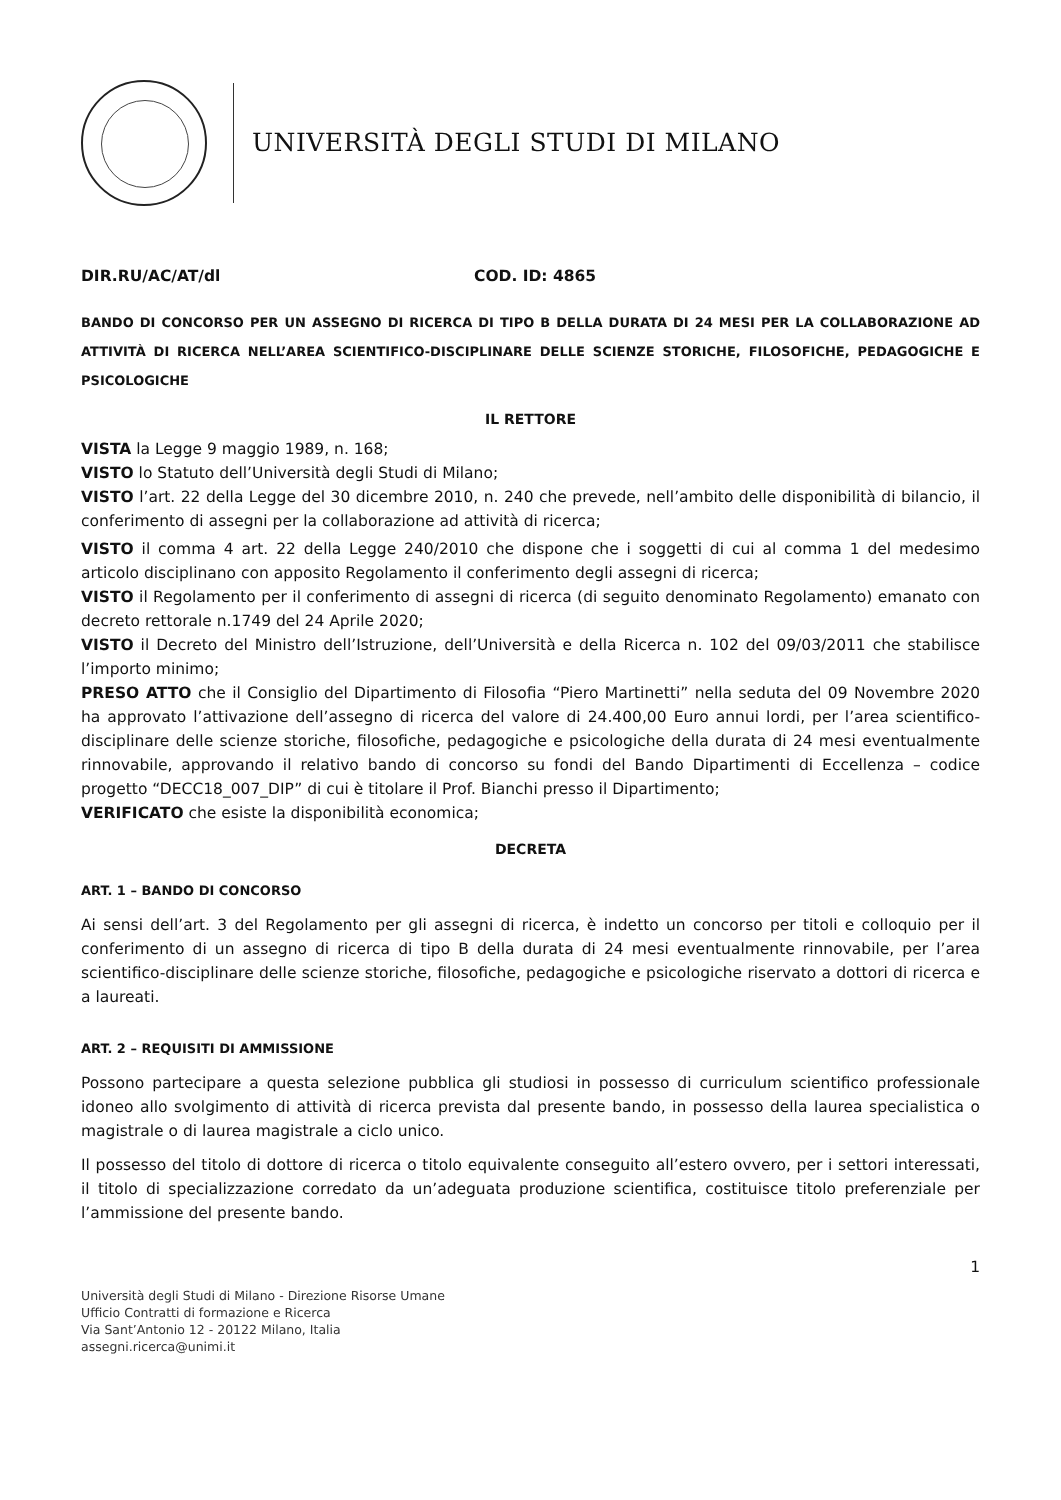UNIVERSITÀ DEGLI STUDI DI MILANO
DIR.RU/AC/AT/dl COD. ID: 4865
BANDO DI CONCORSO PER UN ASSEGNO DI RICERCA DI TIPO B DELLA DURATA DI 24 MESI PER LA COLLABORAZIONE AD ATTIVITÀ DI RICERCA NELL’AREA SCIENTIFICO-DISCIPLINARE DELLE SCIENZE STORICHE, FILOSOFICHE, PEDAGOGICHE E PSICOLOGICHE
IL RETTORE
VISTA la Legge 9 maggio 1989, n. 168;
VISTO lo Statuto dell’Università degli Studi di Milano;
VISTO l’art. 22 della Legge del 30 dicembre 2010, n. 240 che prevede, nell’ambito delle disponibilità di bilancio, il conferimento di assegni per la collaborazione ad attività di ricerca;
VISTO il comma 4 art. 22 della Legge 240/2010 che dispone che i soggetti di cui al comma 1 del medesimo articolo disciplinano con apposito Regolamento il conferimento degli assegni di ricerca;
VISTO il Regolamento per il conferimento di assegni di ricerca (di seguito denominato Regolamento) emanato con decreto rettorale n.1749 del 24 Aprile 2020;
VISTO il Decreto del Ministro dell’Istruzione, dell’Università e della Ricerca n. 102 del 09/03/2011 che stabilisce l’importo minimo;
PRESO ATTO che il Consiglio del Dipartimento di Filosofia “Piero Martinetti” nella seduta del 09 Novembre 2020 ha approvato l’attivazione dell’assegno di ricerca del valore di 24.400,00 Euro annui lordi, per l’area scientifico-disciplinare delle scienze storiche, filosofiche, pedagogiche e psicologiche della durata di 24 mesi eventualmente rinnovabile, approvando il relativo bando di concorso su fondi del Bando Dipartimenti di Eccellenza – codice progetto “DECC18_007_DIP” di cui è titolare il Prof. Bianchi presso il Dipartimento;
VERIFICATO che esiste la disponibilità economica;
DECRETA
ART. 1 – BANDO DI CONCORSO
Ai sensi dell’art. 3 del Regolamento per gli assegni di ricerca, è indetto un concorso per titoli e colloquio per il conferimento di un assegno di ricerca di tipo B della durata di 24 mesi eventualmente rinnovabile, per l’area scientifico-disciplinare delle scienze storiche, filosofiche, pedagogiche e psicologiche riservato a dottori di ricerca e a laureati.
ART. 2 – REQUISITI DI AMMISSIONE
Possono partecipare a questa selezione pubblica gli studiosi in possesso di curriculum scientifico professionale idoneo allo svolgimento di attività di ricerca prevista dal presente bando, in possesso della laurea specialistica o magistrale o di laurea magistrale a ciclo unico.
Il possesso del titolo di dottore di ricerca o titolo equivalente conseguito all’estero ovvero, per i settori interessati, il titolo di specializzazione corredato da un’adeguata produzione scientifica, costituisce titolo preferenziale per l’ammissione del presente bando.
1
Università degli Studi di Milano - Direzione Risorse Umane
Ufficio Contratti di formazione e Ricerca
Via Sant’Antonio 12 - 20122 Milano, Italia
assegni.ricerca@unimi.it